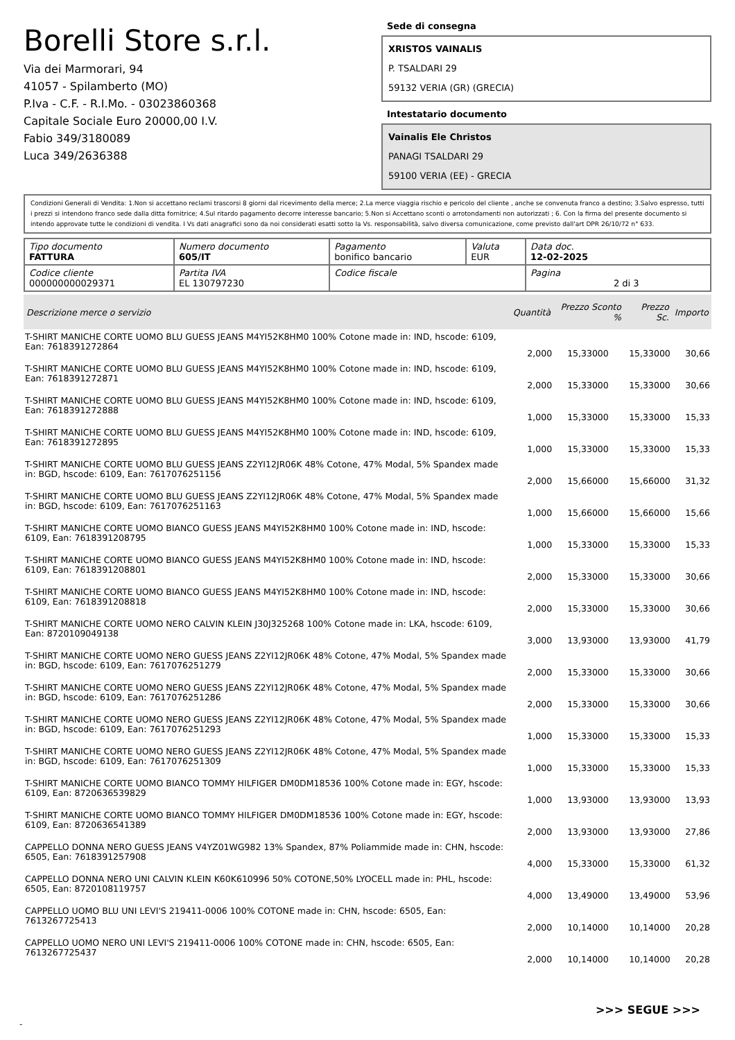Borelli Store s.r.l.
Via dei Marmorari, 94
41057 - Spilamberto (MO)
P.Iva - C.F. - R.I.Mo. - 03023860368
Capitale Sociale Euro 20000,00 I.V.
Fabio 349/3180089
Luca 349/2636388
Sede di consegna
XRISTOS VAINALIS
P. TSALDARI 29
59132 VERIA (GR) (GRECIA)
Intestatario documento
Vainalis Ele Christos
PANAGI TSALDARI 29
59100 VERIA (EE) - GRECIA
Condizioni Generali di Vendita: 1.Non si accettano reclami trascorsi 8 giorni dal ricevimento della merce; 2.La merce viaggia rischio e pericolo del cliente , anche se convenuta franco a destino; 3.Salvo espresso, tutti i prezzi si intendono franco sede dalla ditta fornitrice; 4.Sul ritardo pagamento decorre interesse bancario; 5.Non si Accettano sconti o arrotondamenti non autorizzati ; 6. Con la firma del presente documento si intendo approvate tutte le condizioni di vendita. I Vs dati anagrafici sono da noi considerati esatti sotto la Vs. responsabilità, salvo diversa comunicazione, come previsto dall'art DPR 26/10/72 n° 633.
| Tipo documento FATTURA | Numero documento 605/IT | Pagamento bonifico bancario | Valuta EUR | Data doc. 12-02-2025 |
| Codice cliente 000000000029371 | Partita IVA EL 130797230 | Codice fiscale | | Pagina 2 di 3 |
| Descrizione merce o servizio | Quantità | Prezzo Sconto % | Prezzo Sc. | Importo |
| --- | --- | --- | --- | --- |
| T-SHIRT MANICHE CORTE UOMO BLU GUESS JEANS M4YI52K8HM0 100% Cotone made in: IND, hscode: 6109, Ean: 7618391272864 | 2,000 | 15,33000 | 15,33000 | 30,66 |
| T-SHIRT MANICHE CORTE UOMO BLU GUESS JEANS M4YI52K8HM0 100% Cotone made in: IND, hscode: 6109, Ean: 7618391272871 | 2,000 | 15,33000 | 15,33000 | 30,66 |
| T-SHIRT MANICHE CORTE UOMO BLU GUESS JEANS M4YI52K8HM0 100% Cotone made in: IND, hscode: 6109, Ean: 7618391272888 | 1,000 | 15,33000 | 15,33000 | 15,33 |
| T-SHIRT MANICHE CORTE UOMO BLU GUESS JEANS M4YI52K8HM0 100% Cotone made in: IND, hscode: 6109, Ean: 7618391272895 | 1,000 | 15,33000 | 15,33000 | 15,33 |
| T-SHIRT MANICHE CORTE UOMO BLU GUESS JEANS Z2YI12JR06K 48% Cotone, 47% Modal, 5% Spandex made in: BGD, hscode: 6109, Ean: 7617076251156 | 2,000 | 15,66000 | 15,66000 | 31,32 |
| T-SHIRT MANICHE CORTE UOMO BLU GUESS JEANS Z2YI12JR06K 48% Cotone, 47% Modal, 5% Spandex made in: BGD, hscode: 6109, Ean: 7617076251163 | 1,000 | 15,66000 | 15,66000 | 15,66 |
| T-SHIRT MANICHE CORTE UOMO BIANCO GUESS JEANS M4YI52K8HM0 100% Cotone made in: IND, hscode: 6109, Ean: 7618391208795 | 1,000 | 15,33000 | 15,33000 | 15,33 |
| T-SHIRT MANICHE CORTE UOMO BIANCO GUESS JEANS M4YI52K8HM0 100% Cotone made in: IND, hscode: 6109, Ean: 7618391208801 | 2,000 | 15,33000 | 15,33000 | 30,66 |
| T-SHIRT MANICHE CORTE UOMO BIANCO GUESS JEANS M4YI52K8HM0 100% Cotone made in: IND, hscode: 6109, Ean: 7618391208818 | 2,000 | 15,33000 | 15,33000 | 30,66 |
| T-SHIRT MANICHE CORTE UOMO NERO CALVIN KLEIN J30J325268 100% Cotone made in: LKA, hscode: 6109, Ean: 8720109049138 | 3,000 | 13,93000 | 13,93000 | 41,79 |
| T-SHIRT MANICHE CORTE UOMO NERO GUESS JEANS Z2YI12JR06K 48% Cotone, 47% Modal, 5% Spandex made in: BGD, hscode: 6109, Ean: 7617076251279 | 2,000 | 15,33000 | 15,33000 | 30,66 |
| T-SHIRT MANICHE CORTE UOMO NERO GUESS JEANS Z2YI12JR06K 48% Cotone, 47% Modal, 5% Spandex made in: BGD, hscode: 6109, Ean: 7617076251286 | 2,000 | 15,33000 | 15,33000 | 30,66 |
| T-SHIRT MANICHE CORTE UOMO NERO GUESS JEANS Z2YI12JR06K 48% Cotone, 47% Modal, 5% Spandex made in: BGD, hscode: 6109, Ean: 7617076251293 | 1,000 | 15,33000 | 15,33000 | 15,33 |
| T-SHIRT MANICHE CORTE UOMO NERO GUESS JEANS Z2YI12JR06K 48% Cotone, 47% Modal, 5% Spandex made in: BGD, hscode: 6109, Ean: 7617076251309 | 1,000 | 15,33000 | 15,33000 | 15,33 |
| T-SHIRT MANICHE CORTE UOMO BIANCO TOMMY HILFIGER DM0DM18536 100% Cotone made in: EGY, hscode: 6109, Ean: 8720636539829 | 1,000 | 13,93000 | 13,93000 | 13,93 |
| T-SHIRT MANICHE CORTE UOMO BIANCO TOMMY HILFIGER DM0DM18536 100% Cotone made in: EGY, hscode: 6109, Ean: 8720636541389 | 2,000 | 13,93000 | 13,93000 | 27,86 |
| CAPPELLO DONNA NERO GUESS JEANS V4YZ01WG982 13% Spandex, 87% Poliammide made in: CHN, hscode: 6505, Ean: 7618391257908 | 4,000 | 15,33000 | 15,33000 | 61,32 |
| CAPPELLO DONNA NERO UNI CALVIN KLEIN K60K610996 50% COTONE,50% LYOCELL made in: PHL, hscode: 6505, Ean: 8720108119757 | 4,000 | 13,49000 | 13,49000 | 53,96 |
| CAPPELLO UOMO BLU UNI LEVI'S 219411-0006 100% COTONE made in: CHN, hscode: 6505, Ean: 7613267725413 | 2,000 | 10,14000 | 10,14000 | 20,28 |
| CAPPELLO UOMO NERO UNI LEVI'S 219411-0006 100% COTONE made in: CHN, hscode: 6505, Ean: 7613267725437 | 2,000 | 10,14000 | 10,14000 | 20,28 |
>>> SEGUE >>>
-